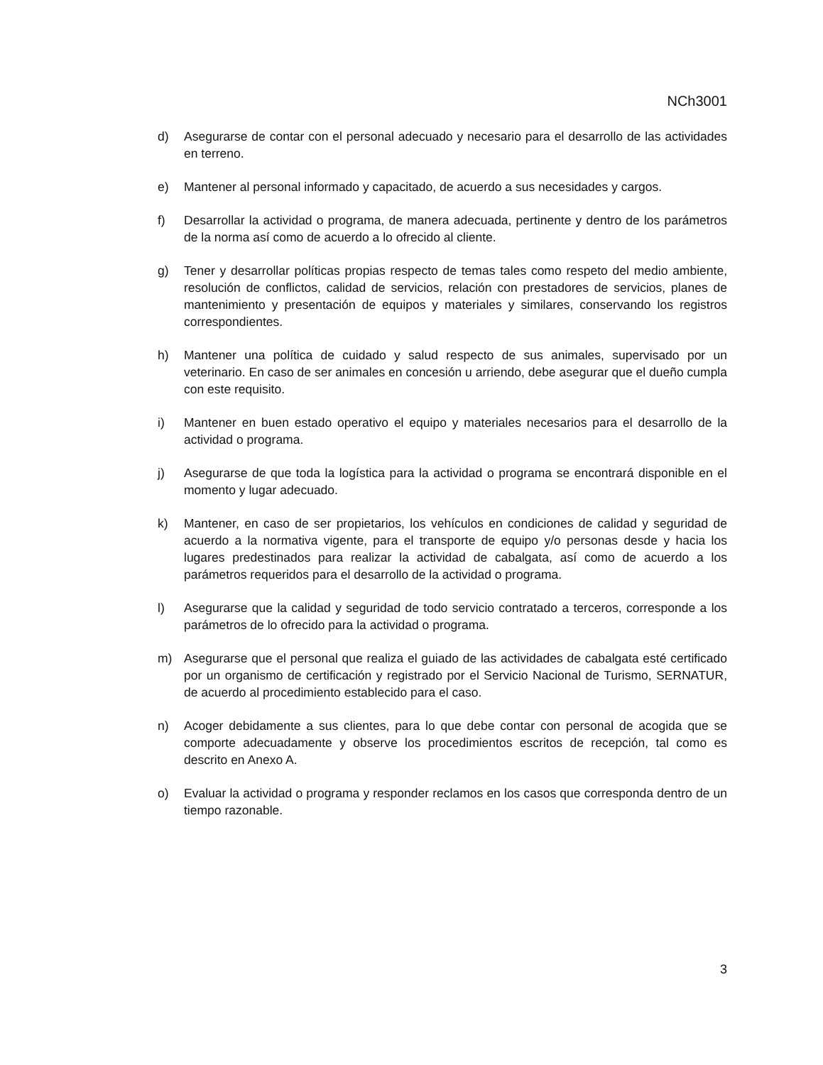NCh3001
d) Asegurarse de contar con el personal adecuado y necesario para el desarrollo de las actividades en terreno.
e) Mantener al personal informado y capacitado, de acuerdo a sus necesidades y cargos.
f) Desarrollar la actividad o programa, de manera adecuada, pertinente y dentro de los parámetros de la norma así como de acuerdo a lo ofrecido al cliente.
g) Tener y desarrollar políticas propias respecto de temas tales como respeto del medio ambiente, resolución de conflictos, calidad de servicios, relación con prestadores de servicios, planes de mantenimiento y presentación de equipos y materiales y similares, conservando los registros correspondientes.
h) Mantener una política de cuidado y salud respecto de sus animales, supervisado por un veterinario. En caso de ser animales en concesión u arriendo, debe asegurar que el dueño cumpla con este requisito.
i) Mantener en buen estado operativo el equipo y materiales necesarios para el desarrollo de la actividad o programa.
j) Asegurarse de que toda la logística para la actividad o programa se encontrará disponible en el momento y lugar adecuado.
k) Mantener, en caso de ser propietarios, los vehículos en condiciones de calidad y seguridad de acuerdo a la normativa vigente, para el transporte de equipo y/o personas desde y hacia los lugares predestinados para realizar la actividad de cabalgata, así como de acuerdo a los parámetros requeridos para el desarrollo de la actividad o programa.
l) Asegurarse que la calidad y seguridad de todo servicio contratado a terceros, corresponde a los parámetros de lo ofrecido para la actividad o programa.
m) Asegurarse que el personal que realiza el guiado de las actividades de cabalgata esté certificado por un organismo de certificación y registrado por el Servicio Nacional de Turismo, SERNATUR, de acuerdo al procedimiento establecido para el caso.
n) Acoger debidamente a sus clientes, para lo que debe contar con personal de acogida que se comporte adecuadamente y observe los procedimientos escritos de recepción, tal como es descrito en Anexo A.
o) Evaluar la actividad o programa y responder reclamos en los casos que corresponda dentro de un tiempo razonable.
3